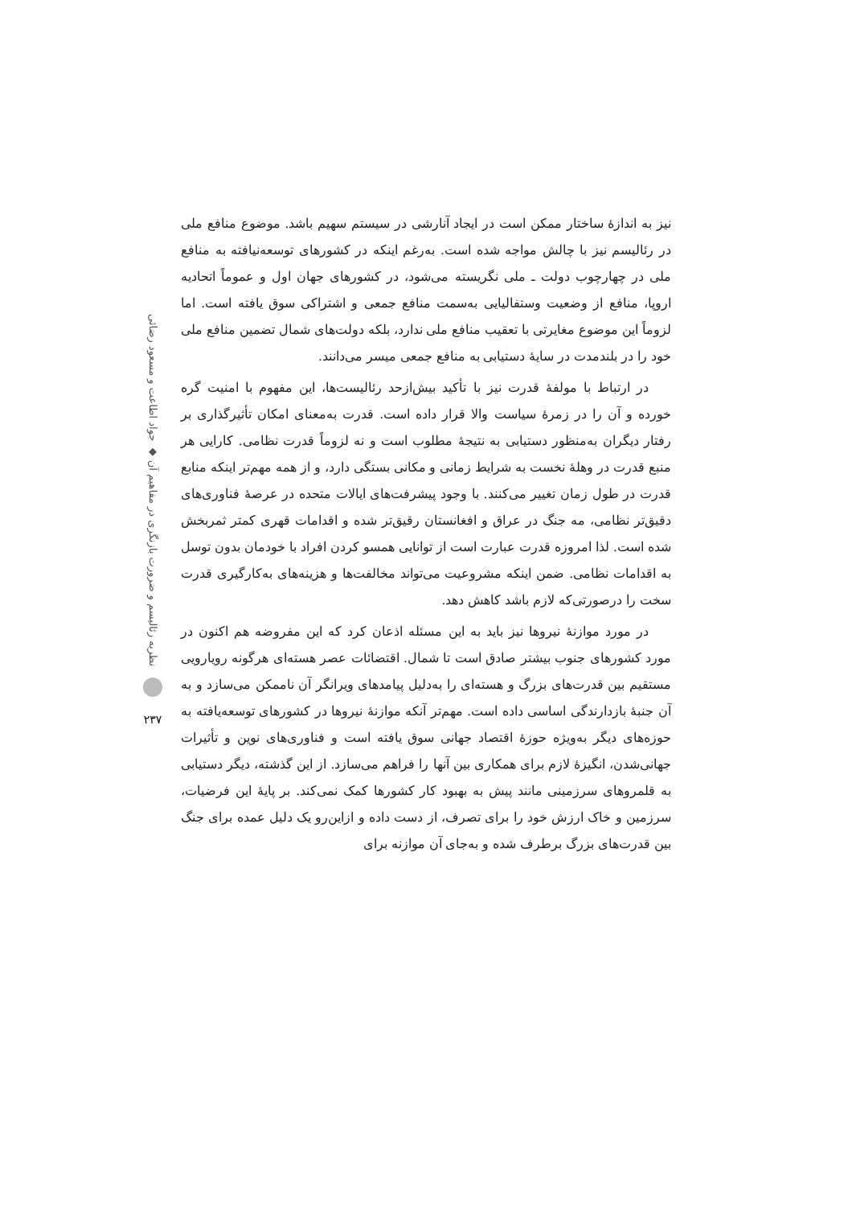نیز به اندازهٔ ساختار ممکن است در ایجاد آنارشی در سیستم سهیم باشد. موضوع منافع ملی در رئالیسم نیز با چالش مواجه شده است. به‌رغم اینکه در کشورهای توسعه‌نیافته به منافع ملی در چهارچوب دولت ـ ملی نگریسته می‌شود، در کشورهای جهان اول و عموماً اتحادیه اروپا، منافع از وضعیت وستفالیایی به‌سمت منافع جمعی و اشتراکی سوق یافته است. اما لزوماً این موضوع مغایرتی با تعقیب منافع ملی ندارد، بلکه دولت‌های شمال تضمین منافع ملی خود را در بلندمدت در سایهٔ دستیابی به منافع جمعی میسر می‌دانند.
در ارتباط با مولفهٔ قدرت نیز با تأکید بیش‌ازحد رئالیست‌ها، این مفهوم با امنیت گره خورده و آن را در زمرهٔ سیاست والا قرار داده است. قدرت به‌معنای امکان تأثیرگذاری بر رفتار دیگران به‌منظور دستیابی به نتیجهٔ مطلوب است و نه لزوماً قدرت نظامی. کارایی هر منبع قدرت در وهلهٔ نخست به شرایط زمانی و مکانی بستگی دارد، و از همه مهم‌تر اینکه منابع قدرت در طول زمان تغییر می‌کنند. با وجود پیشرفت‌های ایالات متحده در عرصهٔ فناوری‌های دقیق‌تر نظامی، مه جنگ در عراق و افغانستان رقیق‌تر شده و اقدامات قهری کمتر ثمربخش شده است. لذا امروزه قدرت عبارت است از توانایی همسو کردن افراد با خودمان بدون توسل به اقدامات نظامی. ضمن اینکه مشروعیت می‌تواند مخالفت‌ها و هزینه‌های به‌کارگیری قدرت سخت را درصورتی‌که لازم باشد کاهش دهد.
در مورد موازنهٔ نیروها نیز باید به این مسئله اذعان کرد که این مفروضه هم اکنون در مورد کشورهای جنوب بیشتر صادق است تا شمال. اقتضائات عصر هسته‌ای هرگونه رویارویی مستقیم بین قدرت‌های بزرگ و هسته‌ای را به‌دلیل پیامدهای ویرانگر آن ناممکن می‌سازد و به آن جنبهٔ بازدارندگی اساسی داده است. مهم‌تر آنکه موازنهٔ نیروها در کشورهای توسعه‌یافته به حوزه‌های دیگر به‌ویژه حوزهٔ اقتصاد جهانی سوق یافته است و فناوری‌های نوین و تأثیرات جهانی‌شدن، انگیزهٔ لازم برای همکاری بین آنها را فراهم می‌سازد. از این گذشته، دیگر دستیابی به قلمروهای سرزمینی مانند پیش به بهبود کار کشورها کمک نمی‌کند. بر پایهٔ این فرضیات، سرزمین و خاک ارزش خود را برای تصرف، از دست داده و ازاین‌رو یک دلیل عمده برای جنگ بین قدرت‌های بزرگ برطرف شده و به‌جای آن موازنه برای
نظریه رئالیسم و ضرورت بازنگری در مفاهیم آن ◆ جواد اطاعت و مسعود رضائی
۲۳۷